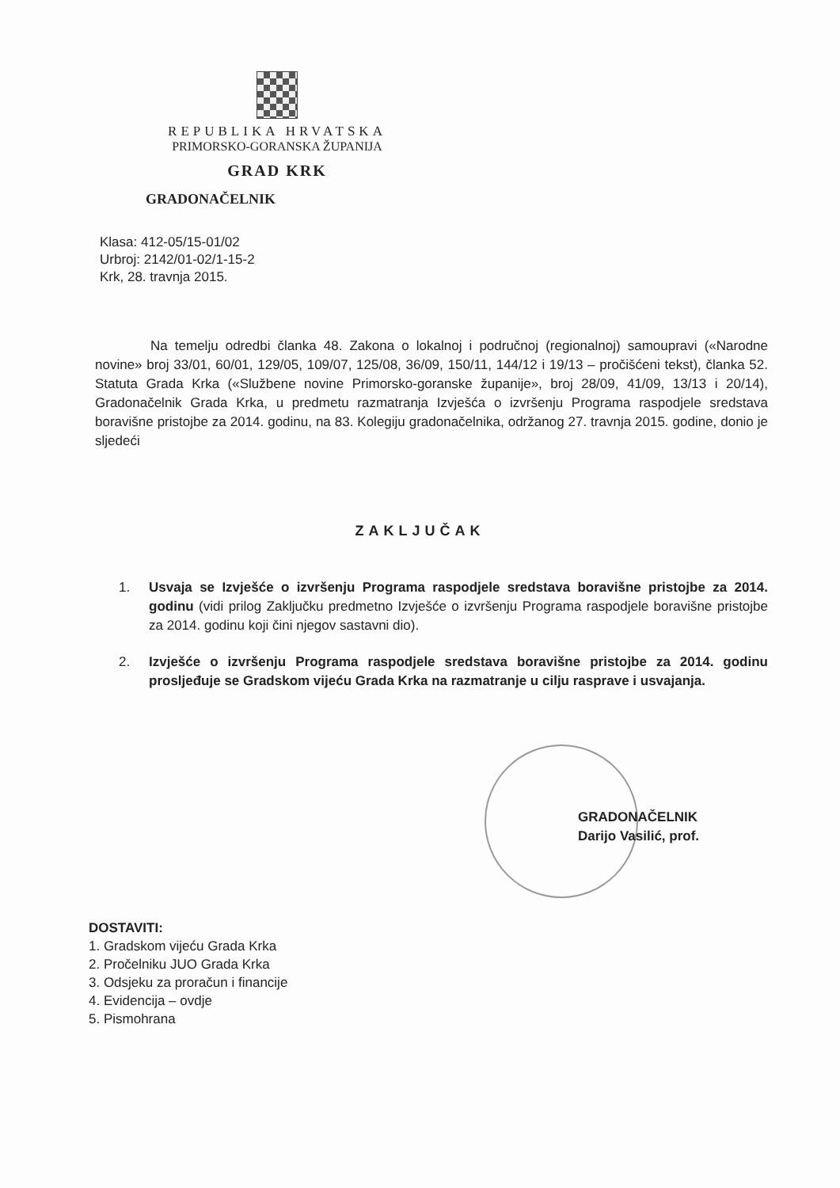REPUBLIKA HRVATSKA
PRIMORSKO-GORANSKA ŽUPANIJA
GRAD KRK
GRADONAČELNIK
Klasa: 412-05/15-01/02
Urbroj: 2142/01-02/1-15-2
Krk, 28. travnja 2015.
Na temelju odredbi članka 48. Zakona o lokalnoj i područnoj (regionalnoj) samoupravi («Narodne novine» broj 33/01, 60/01, 129/05, 109/07, 125/08, 36/09, 150/11, 144/12 i 19/13 – pročišćeni tekst), članka 52. Statuta Grada Krka («Službene novine Primorsko-goranske županije», broj 28/09, 41/09, 13/13 i 20/14), Gradonačelnik Grada Krka, u predmetu razmatranja Izvješća o izvršenju Programa raspodjele sredstava boravišne pristojbe za 2014. godinu, na 83. Kolegiju gradonačelnika, održanog 27. travnja 2015. godine, donio je sljedeći
ZAKLJUČAK
1. Usvaja se Izvješće o izvršenju Programa raspodjele sredstava boravišne pristojbe za 2014. godinu (vidi prilog Zaključku predmetno Izvješće o izvršenju Programa raspodjele boravišne pristojbe za 2014. godinu koji čini njegov sastavni dio).
2. Izvješće o izvršenju Programa raspodjele sredstava boravišne pristojbe za 2014. godinu prosljeđuje se Gradskom vijeću Grada Krka na razmatranje u cilju rasprave i usvajanja.
GRADONAČELNIK
Darijo Vasilić, prof.
DOSTAVITI:
1. Gradskom vijeću Grada Krka
2. Pročelniku JUO Grada Krka
3. Odsjeku za proračun i financije
4. Evidencija – ovdje
5. Pismohrana